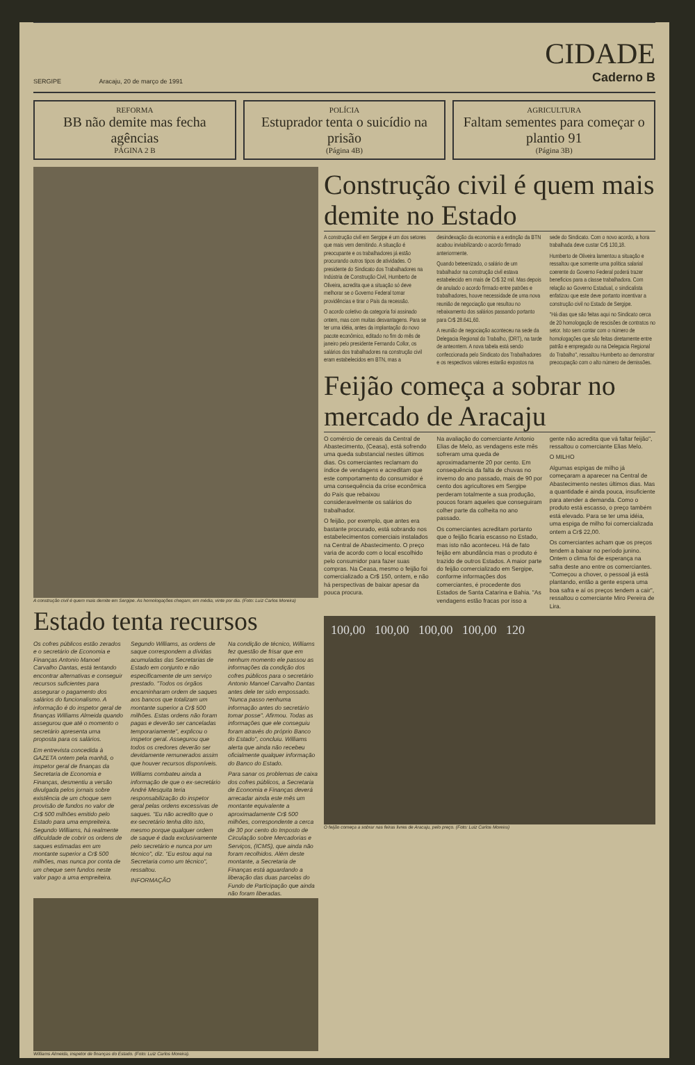SERGIPE Aracaju, 20 de março de 1991
CIDADE
Caderno B
REFORMA
BB não demite mas fecha agências
PÁGINA 2 B
POLÍCIA
Estuprador tenta o suicídio na prisão
(Página 4B)
AGRICULTURA
Faltam sementes para começar o plantio 91
(Página 3B)
A construção civil é quem mais demite em Sergipe. As homologações chegam, em média, vinte por dia. (Foto: Luiz Carlos Moreira)
Estado tenta recursos
Os cofres públicos estão zerados e o secretário de Economia e Finanças Antonio Manoel Carvalho Dantas, está tentando encontrar alternativas e conseguir recursos suficientes para assegurar o pagamento dos salários do funcionalismo. A informação é do inspetor geral de finanças Williams Almeida quando assegurou que até o momento o secretário apresenta uma proposta para os salários.
Em entrevista concedida à GAZETA ontem pela manhã, o inspetor geral de finanças da Secretaria de Economia e Finanças, desmentiu a versão divulgada pelos jornais sobre existência de um choque sem provisão de fundos no valor de Cr$ 500 milhões emitido pelo Estado para uma empreiteira. Segundo Williams, há realmente dificuldade de cobrir os ordens de saques estimadas em um montante superior a Cr$ 500 milhões, mas nunca por conta de um cheque sem fundos neste valor pago a uma empreiteira.
Segundo Williams, as ordens de saque correspondem a dívidas acumuladas das Secretarias de Estado em conjunto e não especificamente de um serviço prestado. "Todos os órgãos encaminharam ordem de saques aos bancos que totalizam um montante superior a Cr$ 500 milhões. Estas ordens não foram pagas e deverão ser canceladas temporariamente", explicou o inspetor geral. Assegurou que todos os credores deverão ser devidamente remunerados assim que houver recursos disponíveis.
Williams combateu ainda a informação de que o ex-secretário André Mesquita teria responsabilização do inspetor geral pelas ordens excessivas de saques. "Eu não acredito que o ex-secretário tenha dito isto, mesmo porque qualquer ordem de saque é dada exclusivamente pelo secretário e nunca por um técnico", diz. "Eu estou aqui na Secretaria como um técnico", ressaltou.
INFORMAÇÃO
Na condição de técnico, Williams fez questão de frisar que em nenhum momento ele passou as informações da condição dos cofres públicos para o secretário Antonio Manoel Carvalho Dantas antes dele ter sido empossado. "Nunca passo nenhuma informação antes do secretário tomar posse". Afirmou. Todas as informações que ele conseguiu foram através do próprio Banco do Estado", concluiu. Williams alerta que ainda não recebeu oficialmente qualquer informação do Banco do Estado.
Para sanar os problemas de caixa dos cofres públicos, a Secretaria de Economia e Finanças deverá arrecadar ainda este mês um montante equivalente a aproximadamente Cr$ 500 milhões, correspondente a cerca de 30 por cento do Imposto de Circulação sobre Mercadorias e Serviços, (ICMS), que ainda não foram recolhidos. Além deste montante, a Secretaria de Finanças está aguardando a liberação das duas parcelas do Fundo de Participação que ainda não foram liberadas.
Williams Almeida, inspetor de finanças do Estado. (Foto: Luiz Carlos Moreira).
Construção civil é quem mais demite no Estado
A construção civil em Sergipe é um dos setores que mais vem demitindo. A situação é preocupante e os trabalhadores já estão procurando outros tipos de atividades. O presidente do Sindicato dos Trabalhadores na Indústria de Construção Civil, Humberto de Oliveira, acredita que a situação só deve melhorar se o Governo Federal tomar providências e tirar o País da recessão.
O acordo coletivo da categoria foi assinado ontem, mas com muitas desvantagens. Para se ter uma idéia, antes da implantação do novo pacote econômico, editado no fim do mês de janeiro pelo presidente Fernando Collor, os salários dos trabalhadores na construção civil eram estabelecidos em BTN, mas a desindexação da economia e a extinção da BTN acabou inviabilizando o acordo firmado anteriormente.
Quando beteenizado, o salário de um trabalhador na construção civil estava estabelecido em mais de Cr$ 32 mil. Mas depois de anulado o acordo firmado entre patrões e trabalhadores, houve necessidade de uma nova reunião de negociação que resultou no rebaixamento dos salários passando portanto para Cr$ 28.641,60.
A reunião de negociação aconteceu na sede da Delegacia Regional do Trabalho, (DRT), na tarde de anteontem. A nova tabela está sendo confeccionada pelo Sindicato dos Trabalhadores e os respectivos valores estarão expostos na sede do Sindicato. Com o novo acordo, a hora trabalhada deve custar Cr$ 130,18.
Humberto de Oliveira lamentou a situação e ressaltou que somente uma política salarial coerente do Governo Federal poderá trazer benefícios para a classe trabalhadora. Com relação ao Governo Estadual, o sindicalista enfatizou que este deve portanto incentivar a construção civil no Estado de Sergipe.
"Há dias que são feitas aqui no Sindicato cerca de 20 homologação de rescisões de contratos no setor. Isto sem contar com o número de homologações que são feitas diretamente entre patrão e empregado ou na Delegacia Regional do Trabalho", ressaltou Humberto ao demonstrar preocupação com o alto número de demissões.
Feijão começa a sobrar no mercado de Aracaju
O comércio de cereais da Central de Abastecimento, (Ceasa), está sofrendo uma queda substancial nestes últimos dias. Os comerciantes reclamam do índice de vendagens e acreditam que este comportamento do consumidor é uma consequência da crise econômica do País que rebaixou consideravelmente os salários do trabalhador.
O feijão, por exemplo, que antes era bastante procurado, está sobrando nos estabelecimentos comerciais instalados na Central de Abastecimento. O preço varia de acordo com o local escolhido pelo consumidor para fazer suas compras. Na Ceasa, mesmo o feijão foi comercializado a Cr$ 150, ontem, e não há perspectivas de baixar apesar da pouca procura.
Na avaliação do comerciante Antonio Elias de Melo, as vendagens este mês sofreram uma queda de aproximadamente 20 por cento. Em consequência da falta de chuvas no inverno do ano passado, mais de 90 por cento dos agricultores em Sergipe perderam totalmente a sua produção, poucos foram aqueles que conseguiram colher parte da colheita no ano passado.
Os comerciantes acreditam portanto que o feijão ficaria escasso no Estado, mas isto não aconteceu. Há de fato feijão em abundância mas o produto é trazido de outros Estados. A maior parte do feijão comercializado em Sergipe, conforme informações dos comerciantes, é procedente dos Estados de Santa Catarina e Bahia. "As vendagens estão fracas por isso a gente não acredita que vá faltar feijão", ressaltou o comerciante Elias Melo.
O MILHO
Algumas espigas de milho já começaram a aparecer na Central de Abastecimento nestes últimos dias. Mas a quantidade é ainda pouca, insuficiente para atender a demanda. Como o produto está escasso, o preço também está elevado. Para se ter uma idéia, uma espiga de milho foi comercializada ontem a Cr$ 22,00.
Os comerciantes acham que os preços tendem a baixar no período junino. Ontem o clima foi de esperança na safra deste ano entre os comerciantes. "Começou a chover, o pessoal já está plantando, então a gente espera uma boa safra e aí os preços tendem a cair", ressaltou o comerciante Miro Pereira de Lira.
100,00 100,00 100,00 100,00 120
O feijão começa a sobrar nas feiras livres de Aracaju, pelo preço. (Foto: Luiz Carlos Moreira)